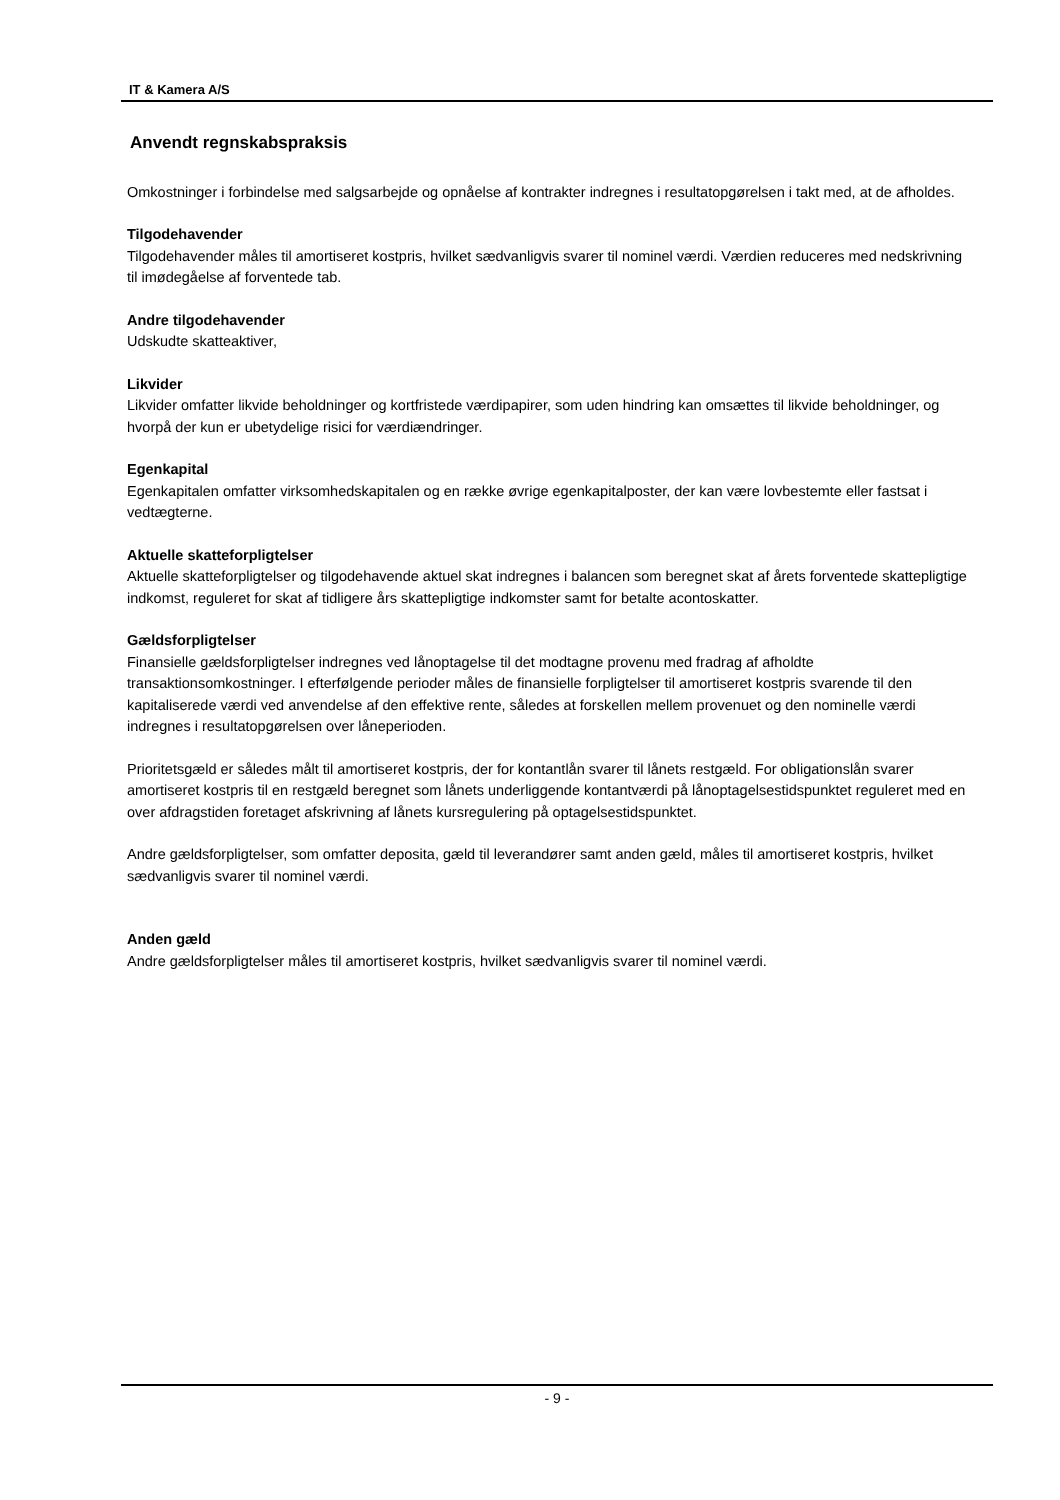IT & Kamera A/S
Anvendt regnskabspraksis
Omkostninger i forbindelse med salgsarbejde og opnåelse af kontrakter indregnes i resultatopgørelsen i takt med, at de afholdes.
Tilgodehavender
Tilgodehavender måles til amortiseret kostpris, hvilket sædvanligvis svarer til nominel værdi. Værdien reduceres med nedskrivning til imødegåelse af forventede tab.
Andre tilgodehavender
Udskudte skatteaktiver,
Likvider
Likvider omfatter likvide beholdninger og kortfristede værdipapirer, som uden hindring kan omsættes til likvide beholdninger, og hvorpå der kun er ubetydelige risici for værdiændringer.
Egenkapital
Egenkapitalen omfatter virksomhedskapitalen og en række øvrige egenkapitalposter, der kan være lovbestemte eller fastsat i vedtægterne.
Aktuelle skatteforpligtelser
Aktuelle skatteforpligtelser og tilgodehavende aktuel skat indregnes i balancen som beregnet skat af årets forventede skattepligtige indkomst, reguleret for skat af tidligere års skattepligtige indkomster samt for betalte acontoskatter.
Gældsforpligtelser
Finansielle gældsforpligtelser indregnes ved lånoptagelse til det modtagne provenu med fradrag af afholdte transaktionsomkostninger. I efterfølgende perioder måles de finansielle forpligtelser til amortiseret kostpris svarende til den kapitaliserede værdi ved anvendelse af den effektive rente, således at forskellen mellem provenuet og den nominelle værdi indregnes i resultatopgørelsen over låneperioden.
Prioritetsgæld er således målt til amortiseret kostpris, der for kontantlån svarer til lånets restgæld. For obligationslån svarer amortiseret kostpris til en restgæld beregnet som lånets underliggende kontantværdi på lånoptagelsestidspunktet reguleret med en over afdragstiden foretaget afskrivning af lånets kursregulering på optagelsestidspunktet.
Andre gældsforpligtelser, som omfatter deposita, gæld til leverandører samt anden gæld, måles til amortiseret kostpris, hvilket sædvanligvis svarer til nominel værdi.
Anden gæld
Andre gældsforpligtelser måles til amortiseret kostpris, hvilket sædvanligvis svarer til nominel værdi.
- 9 -